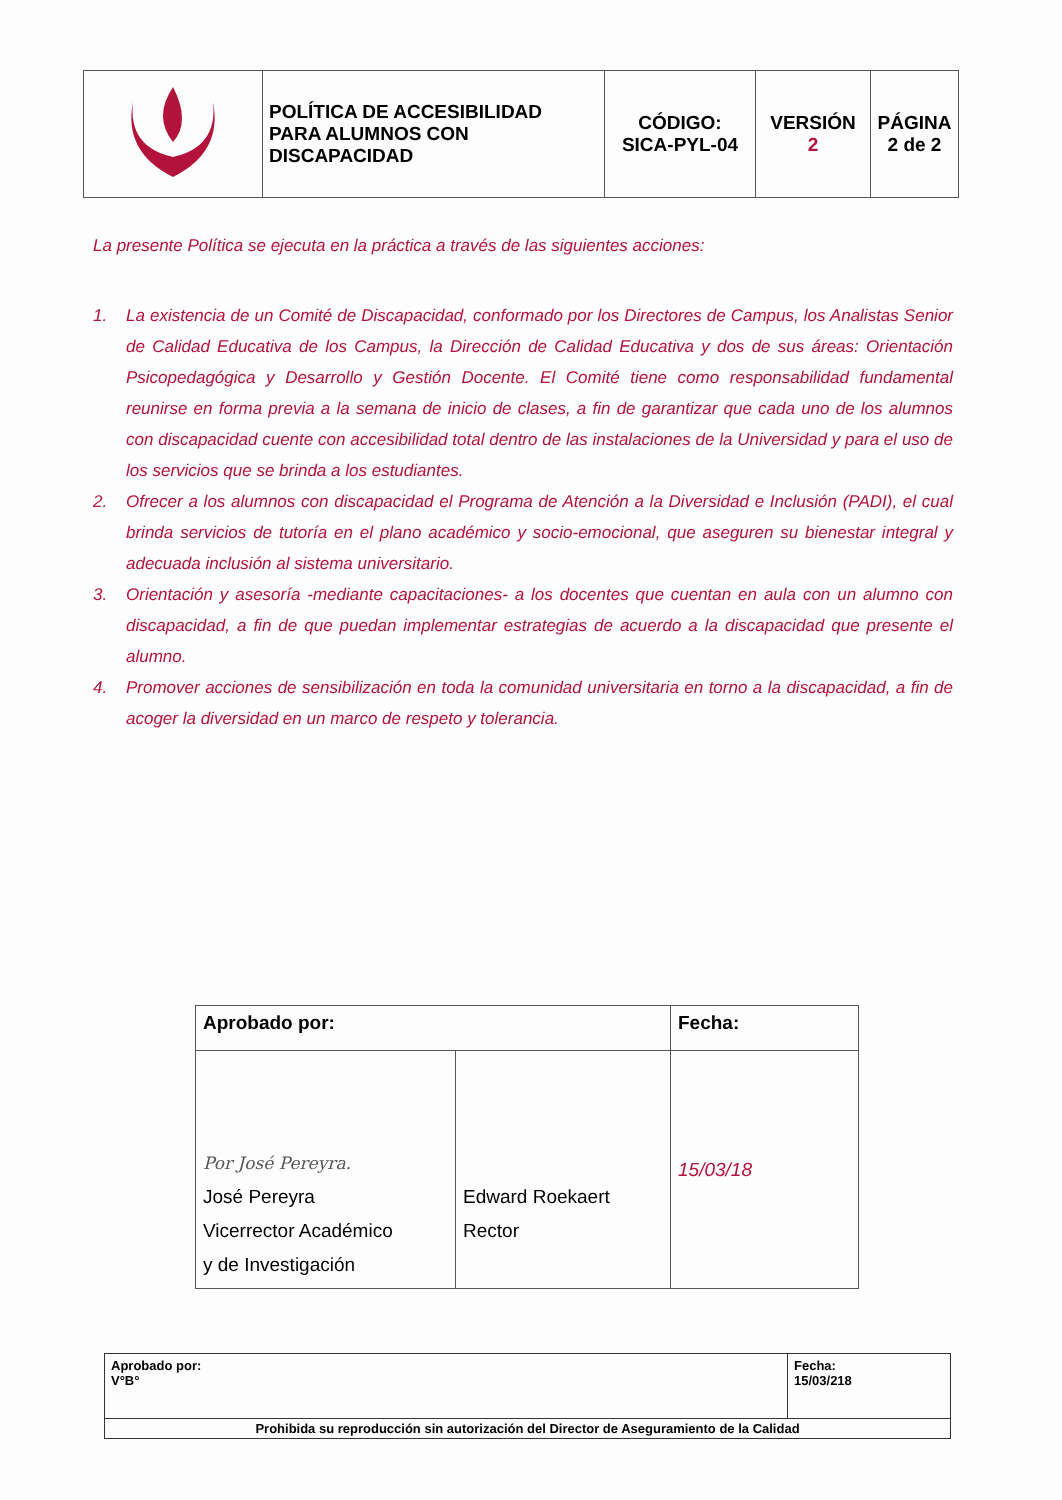| | POLÍTICA DE ACCESIBILIDAD PARA ALUMNOS CON DISCAPACIDAD | CÓDIGO: SICA-PYL-04 | VERSIÓN 2 | PÁGINA 2 de 2 |
La presente Política se ejecuta en la práctica a través de las siguientes acciones:
1. La existencia de un Comité de Discapacidad, conformado por los Directores de Campus, los Analistas Senior de Calidad Educativa de los Campus, la Dirección de Calidad Educativa y dos de sus áreas: Orientación Psicopedagógica y Desarrollo y Gestión Docente. El Comité tiene como responsabilidad fundamental reunirse en forma previa a la semana de inicio de clases, a fin de garantizar que cada uno de los alumnos con discapacidad cuente con accesibilidad total dentro de las instalaciones de la Universidad y para el uso de los servicios que se brinda a los estudiantes.
2. Ofrecer a los alumnos con discapacidad el Programa de Atención a la Diversidad e Inclusión (PADI), el cual brinda servicios de tutoría en el plano académico y socio-emocional, que aseguren su bienestar integral y adecuada inclusión al sistema universitario.
3. Orientación y asesoría -mediante capacitaciones- a los docentes que cuentan en aula con un alumno con discapacidad, a fin de que puedan implementar estrategias de acuerdo a la discapacidad que presente el alumno.
4. Promover acciones de sensibilización en toda la comunidad universitaria en torno a la discapacidad, a fin de acoger la diversidad en un marco de respeto y tolerancia.
| Aprobado por: | | Fecha: |
| Por José Pereyra. José Pereyra Vicerrector Académico y de Investigación | Edward Roekaert Rector | 15/03/18 |
| Aprobado por: V°B° | Fecha: 15/03/218 |
| Prohibida su reproducción sin autorización del Director de Aseguramiento de la Calidad | |